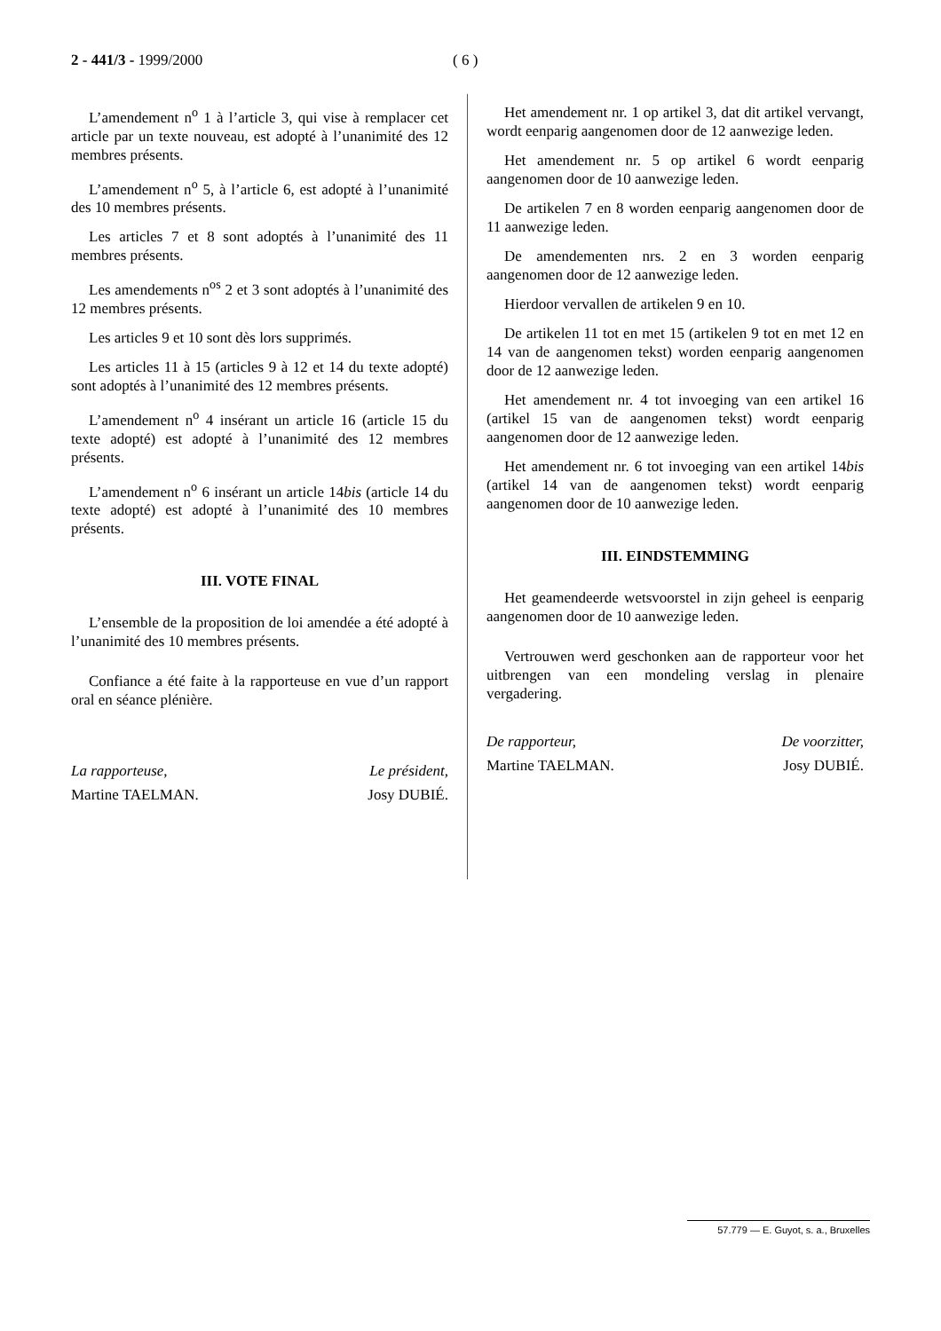2 - 441/3 - 1999/2000 ( 6 )
L’amendement n<sup>o</sup> 1 à l’article 3, qui vise à remplacer cet article par un texte nouveau, est adopté à l’unanimité des 12 membres présents.
L’amendement n<sup>o</sup> 5, à l’article 6, est adopté à l’unanimité des 10 membres présents.
Les articles 7 et 8 sont adoptés à l’unanimité des 11 membres présents.
Les amendements n<sup>os</sup> 2 et 3 sont adoptés à l’unanimité des 12 membres présents.
Les articles 9 et 10 sont dès lors supprimés.
Les articles 11 à 15 (articles 9 à 12 et 14 du texte adopté) sont adoptés à l’unanimité des 12 membres présents.
L’amendement n<sup>o</sup> 4 insérant un article 16 (article 15 du texte adopté) est adopté à l’unanimité des 12 membres présents.
L’amendement n<sup>o</sup> 6 insérant un article 14bis (article 14 du texte adopté) est adopté à l’unanimité des 10 membres présents.
III. VOTE FINAL
L’ensemble de la proposition de loi amendée a été adopté à l’unanimité des 10 membres présents.
Confiance a été faite à la rapporteuse en vue d’un rapport oral en séance plénière.
La rapporteuse,
Martine TAELMAN.
Le président,
Josy DUBIÉ.
Het amendement nr. 1 op artikel 3, dat dit artikel vervangt, wordt eenparig aangenomen door de 12 aanwezige leden.
Het amendement nr. 5 op artikel 6 wordt eenparig aangenomen door de 10 aanwezige leden.
De artikelen 7 en 8 worden eenparig aangenomen door de 11 aanwezige leden.
De amendementen nrs. 2 en 3 worden eenparig aangenomen door de 12 aanwezige leden.
Hierdoor vervallen de artikelen 9 en 10.
De artikelen 11 tot en met 15 (artikelen 9 tot en met 12 en 14 van de aangenomen tekst) worden eenparig aangenomen door de 12 aanwezige leden.
Het amendement nr. 4 tot invoeging van een artikel 16 (artikel 15 van de aangenomen tekst) wordt eenparig aangenomen door de 12 aanwezige leden.
Het amendement nr. 6 tot invoeging van een artikel 14bis (artikel 14 van de aangenomen tekst) wordt eenparig aangenomen door de 10 aanwezige leden.
III. EINDSTEMMING
Het geamendeerde wetsvoorstel in zijn geheel is eenparig aangenomen door de 10 aanwezige leden.
Vertrouwen werd geschonken aan de rapporteur voor het uitbrengen van een mondeling verslag in plenaire vergadering.
De rapporteur,
Martine TAELMAN.
De voorzitter,
Josy DUBIÉ.
57.779 — E. Guyot, s. a., Bruxelles